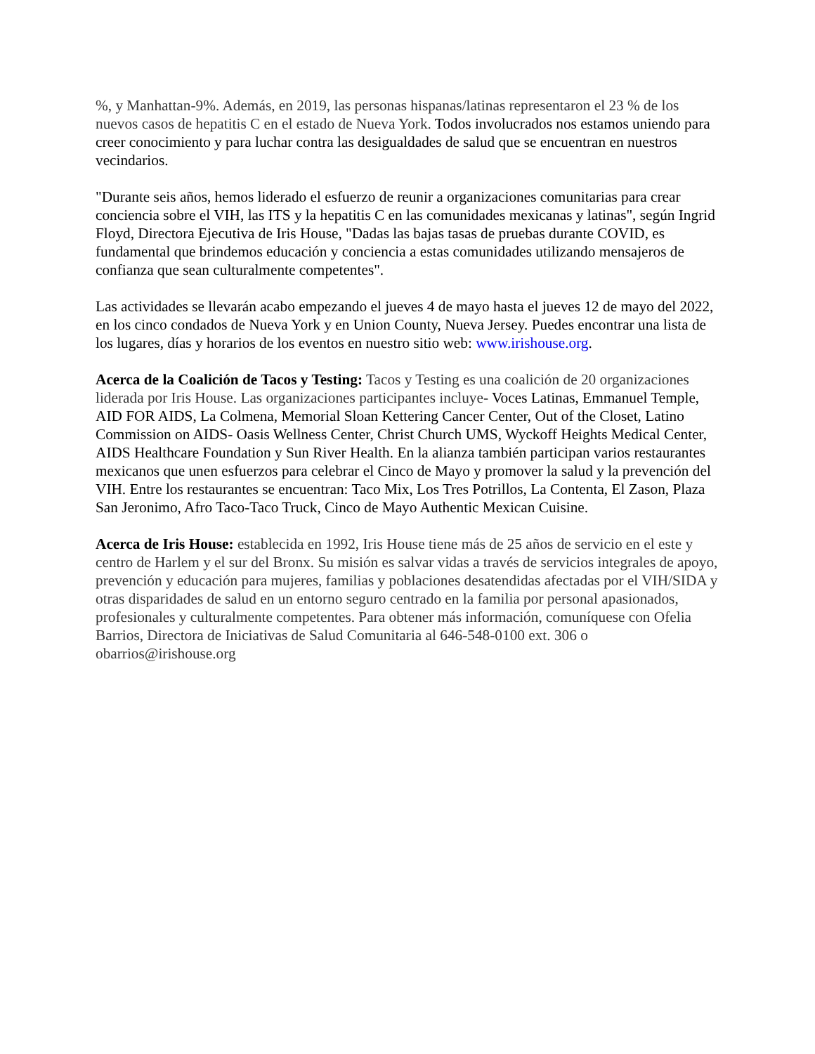%, y Manhattan-9%. Además, en 2019, las personas hispanas/latinas representaron el 23 % de los nuevos casos de hepatitis C en el estado de Nueva York. Todos involucrados nos estamos uniendo para creer conocimiento y para luchar contra las desigualdades de salud que se encuentran en nuestros vecindarios.
"Durante seis años, hemos liderado el esfuerzo de reunir a organizaciones comunitarias para crear conciencia sobre el VIH, las ITS y la hepatitis C en las comunidades mexicanas y latinas", según Ingrid Floyd, Directora Ejecutiva de Iris House, "Dadas las bajas tasas de pruebas durante COVID, es fundamental que brindemos educación y conciencia a estas comunidades utilizando mensajeros de confianza que sean culturalmente competentes".
Las actividades se llevarán acabo empezando el jueves 4 de mayo hasta el jueves 12 de mayo del 2022, en los cinco condados de Nueva York y en Union County, Nueva Jersey. Puedes encontrar una lista de los lugares, días y horarios de los eventos en nuestro sitio web: www.irishouse.org.
Acerca de la Coalición de Tacos y Testing: Tacos y Testing es una coalición de 20 organizaciones liderada por Iris House. Las organizaciones participantes incluye- Voces Latinas, Emmanuel Temple, AID FOR AIDS, La Colmena, Memorial Sloan Kettering Cancer Center, Out of the Closet, Latino Commission on AIDS- Oasis Wellness Center, Christ Church UMS, Wyckoff Heights Medical Center, AIDS Healthcare Foundation y Sun River Health. En la alianza también participan varios restaurantes mexicanos que unen esfuerzos para celebrar el Cinco de Mayo y promover la salud y la prevención del VIH. Entre los restaurantes se encuentran: Taco Mix, Los Tres Potrillos, La Contenta, El Zason, Plaza San Jeronimo, Afro Taco-Taco Truck, Cinco de Mayo Authentic Mexican Cuisine.
Acerca de Iris House: establecida en 1992, Iris House tiene más de 25 años de servicio en el este y centro de Harlem y el sur del Bronx. Su misión es salvar vidas a través de servicios integrales de apoyo, prevención y educación para mujeres, familias y poblaciones desatendidas afectadas por el VIH/SIDA y otras disparidades de salud en un entorno seguro centrado en la familia por personal apasionados, profesionales y culturalmente competentes. Para obtener más información, comuníquese con Ofelia Barrios, Directora de Iniciativas de Salud Comunitaria al 646-548-0100 ext. 306 o obarrios@irishouse.org